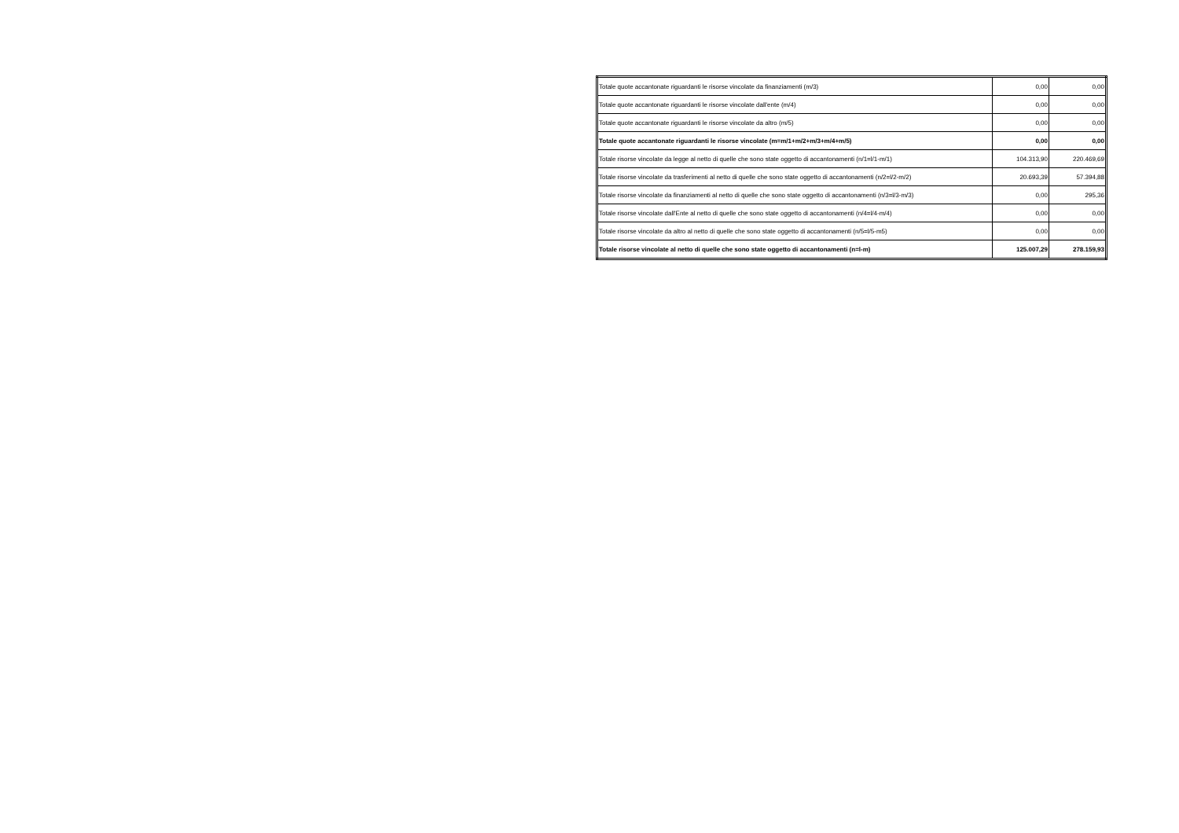| Totale quote accantonate riguardanti le risorse vincolate da finanziamenti (m/3) | 0,00 | 0,00 |
| Totale quote accantonate riguardanti le risorse vincolate dall'ente (m/4) | 0,00 | 0,00 |
| Totale quote accantonate riguardanti le risorse vincolate da altro (m/5) | 0,00 | 0,00 |
| Totale quote accantonate riguardanti le risorse vincolate (m=m/1+m/2+m/3+m/4+m/5) | 0,00 | 0,00 |
| Totale risorse vincolate da legge al netto di quelle che sono state oggetto di accantonamenti (n/1=l/1-m/1) | 104.313,90 | 220.469,69 |
| Totale risorse vincolate da trasferimenti al netto di quelle che sono state oggetto di accantonamenti (n/2=l/2-m/2) | 20.693,39 | 57.394,88 |
| Totale risorse vincolate da finanziamenti al netto di quelle che sono state oggetto di accantonamenti (n/3=l/3-m/3) | 0,00 | 295,36 |
| Totale risorse vincolate dall'Ente al netto di quelle che sono state oggetto di accantonamenti (n/4=l/4-m/4) | 0,00 | 0,00 |
| Totale risorse vincolate da altro al netto di quelle che sono state oggetto di accantonamenti (n/5=l/5-m5) | 0,00 | 0,00 |
| Totale risorse vincolate al netto di quelle che sono state oggetto di accantonamenti (n=l-m) | 125.007,29 | 278.159,93 |